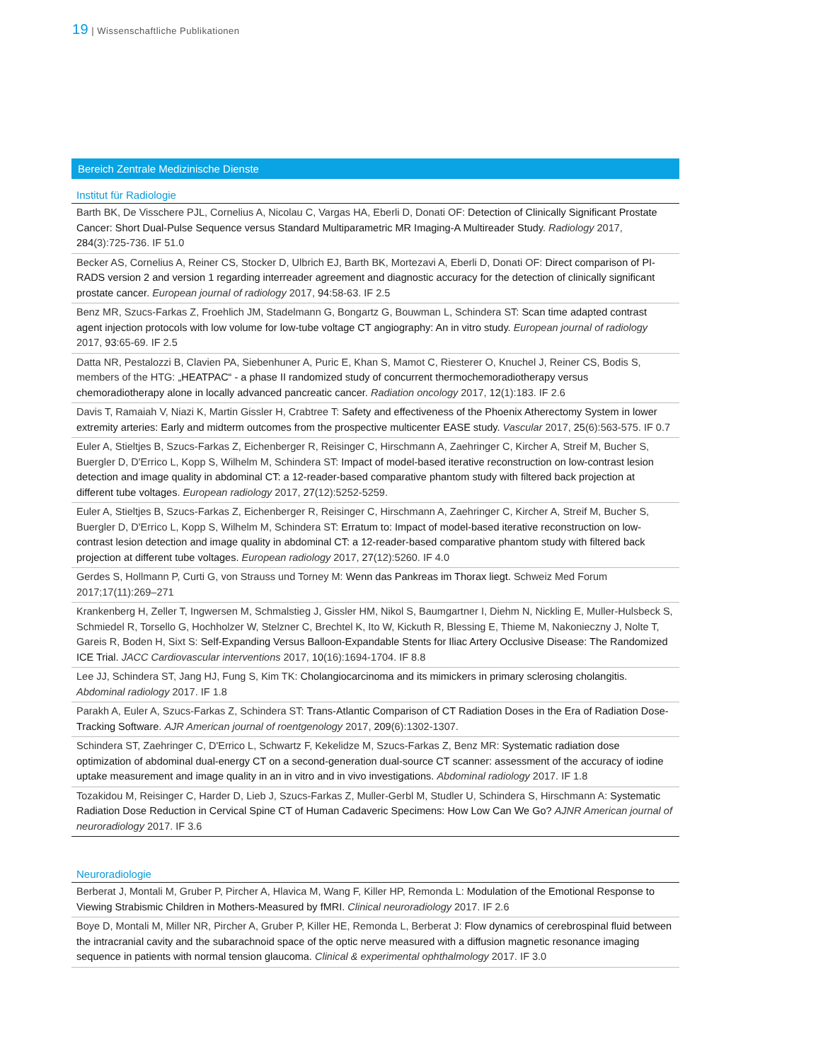19 | Wissenschaftliche Publikationen
Bereich Zentrale Medizinische Dienste
Institut für Radiologie
Barth BK, De Visschere PJL, Cornelius A, Nicolau C, Vargas HA, Eberli D, Donati OF: Detection of Clinically Significant Prostate Cancer: Short Dual-Pulse Sequence versus Standard Multiparametric MR Imaging-A Multireader Study. Radiology 2017, 284(3):725-736. IF 51.0
Becker AS, Cornelius A, Reiner CS, Stocker D, Ulbrich EJ, Barth BK, Mortezavi A, Eberli D, Donati OF: Direct comparison of PI-RADS version 2 and version 1 regarding interreader agreement and diagnostic accuracy for the detection of clinically significant prostate cancer. European journal of radiology 2017, 94:58-63. IF 2.5
Benz MR, Szucs-Farkas Z, Froehlich JM, Stadelmann G, Bongartz G, Bouwman L, Schindera ST: Scan time adapted contrast agent injection protocols with low volume for low-tube voltage CT angiography: An in vitro study. European journal of radiology 2017, 93:65-69. IF 2.5
Datta NR, Pestalozzi B, Clavien PA, Siebenhuner A, Puric E, Khan S, Mamot C, Riesterer O, Knuchel J, Reiner CS, Bodis S, members of the HTG: „HEATPAC“ - a phase II randomized study of concurrent thermochemoradiotherapy versus chemoradiotherapy alone in locally advanced pancreatic cancer. Radiation oncology 2017, 12(1):183. IF 2.6
Davis T, Ramaiah V, Niazi K, Martin Gissler H, Crabtree T: Safety and effectiveness of the Phoenix Atherectomy System in lower extremity arteries: Early and midterm outcomes from the prospective multicenter EASE study. Vascular 2017, 25(6):563-575. IF 0.7
Euler A, Stieltjes B, Szucs-Farkas Z, Eichenberger R, Reisinger C, Hirschmann A, Zaehringer C, Kircher A, Streif M, Bucher S, Buergler D, D'Errico L, Kopp S, Wilhelm M, Schindera ST: Impact of model-based iterative reconstruction on low-contrast lesion detection and image quality in abdominal CT: a 12-reader-based comparative phantom study with filtered back projection at different tube voltages. European radiology 2017, 27(12):5252-5259.
Euler A, Stieltjes B, Szucs-Farkas Z, Eichenberger R, Reisinger C, Hirschmann A, Zaehringer C, Kircher A, Streif M, Bucher S, Buergler D, D'Errico L, Kopp S, Wilhelm M, Schindera ST: Erratum to: Impact of model-based iterative reconstruction on low-contrast lesion detection and image quality in abdominal CT: a 12-reader-based comparative phantom study with filtered back projection at different tube voltages. European radiology 2017, 27(12):5260. IF 4.0
Gerdes S, Hollmann P, Curti G, von Strauss und Torney M: Wenn das Pankreas im Thorax liegt. Schweiz Med Forum 2017;17(11):269–271
Krankenberg H, Zeller T, Ingwersen M, Schmalstieg J, Gissler HM, Nikol S, Baumgartner I, Diehm N, Nickling E, Muller-Hulsbeck S, Schmiedel R, Torsello G, Hochholzer W, Stelzner C, Brechtel K, Ito W, Kickuth R, Blessing E, Thieme M, Nakonieczny J, Nolte T, Gareis R, Boden H, Sixt S: Self-Expanding Versus Balloon-Expandable Stents for Iliac Artery Occlusive Disease: The Randomized ICE Trial. JACC Cardiovascular interventions 2017, 10(16):1694-1704. IF 8.8
Lee JJ, Schindera ST, Jang HJ, Fung S, Kim TK: Cholangiocarcinoma and its mimickers in primary sclerosing cholangitis. Abdominal radiology 2017. IF 1.8
Parakh A, Euler A, Szucs-Farkas Z, Schindera ST: Trans-Atlantic Comparison of CT Radiation Doses in the Era of Radiation Dose-Tracking Software. AJR American journal of roentgenology 2017, 209(6):1302-1307.
Schindera ST, Zaehringer C, D'Errico L, Schwartz F, Kekelidze M, Szucs-Farkas Z, Benz MR: Systematic radiation dose optimization of abdominal dual-energy CT on a second-generation dual-source CT scanner: assessment of the accuracy of iodine uptake measurement and image quality in an in vitro and in vivo investigations. Abdominal radiology 2017. IF 1.8
Tozakidou M, Reisinger C, Harder D, Lieb J, Szucs-Farkas Z, Muller-Gerbl M, Studler U, Schindera S, Hirschmann A: Systematic Radiation Dose Reduction in Cervical Spine CT of Human Cadaveric Specimens: How Low Can We Go? AJNR American journal of neuroradiology 2017. IF 3.6
Neuroradiologie
Berberat J, Montali M, Gruber P, Pircher A, Hlavica M, Wang F, Killer HP, Remonda L: Modulation of the Emotional Response to Viewing Strabismic Children in Mothers-Measured by fMRI. Clinical neuroradiology 2017. IF 2.6
Boye D, Montali M, Miller NR, Pircher A, Gruber P, Killer HE, Remonda L, Berberat J: Flow dynamics of cerebrospinal fluid between the intracranial cavity and the subarachnoid space of the optic nerve measured with a diffusion magnetic resonance imaging sequence in patients with normal tension glaucoma. Clinical & experimental ophthalmology 2017. IF 3.0